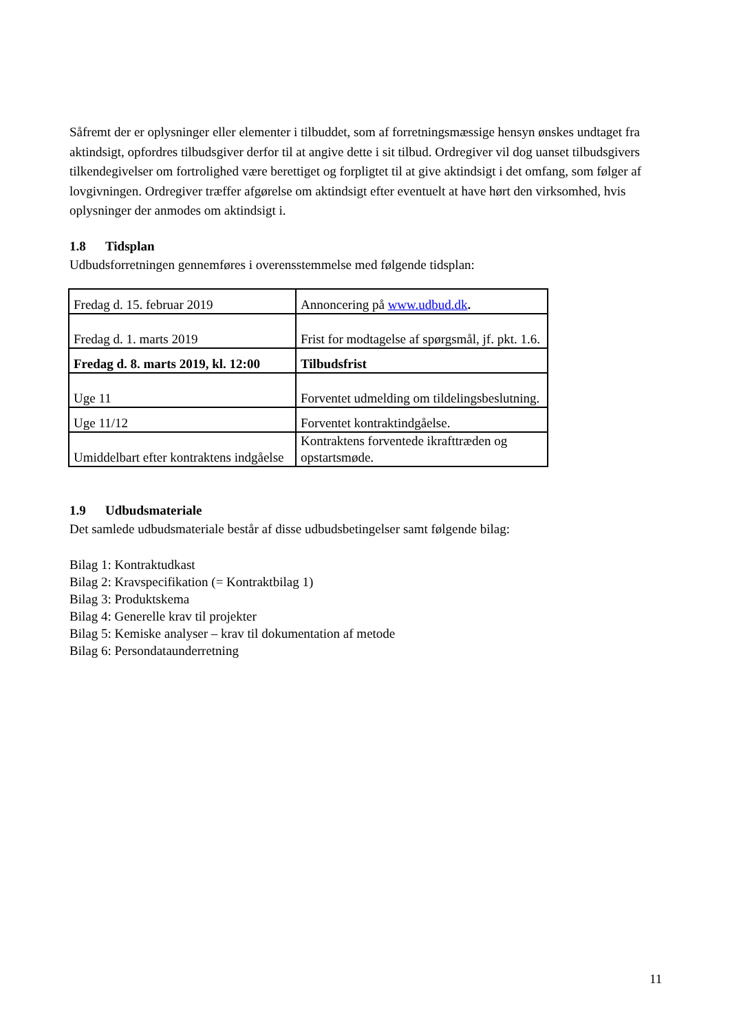Såfremt der er oplysninger eller elementer i tilbuddet, som af forretningsmæssige hensyn ønskes undtaget fra aktindsigt, opfordres tilbudsgiver derfor til at angive dette i sit tilbud. Ordregiver vil dog uanset tilbudsgivers tilkendegivelser om fortrolighed være berettiget og forpligtet til at give aktindsigt i det omfang, som følger af lovgivningen. Ordregiver træffer afgørelse om aktindsigt efter eventuelt at have hørt den virksomhed, hvis oplysninger der anmodes om aktindsigt i.
1.8 Tidsplan
Udbudsforretningen gennemføres i overensstemmelse med følgende tidsplan:
| Fredag d. 15. februar 2019 | Annoncering på www.udbud.dk . |
| Fredag d. 1. marts 2019 | Frist for modtagelse af spørgsmål, jf. pkt. 1.6. |
| Fredag d. 8. marts 2019, kl. 12:00 | Tilbudsfrist |
| Uge 11 | Forventet udmelding om tildelingsbeslutning. |
| Uge 11/12 | Forventet kontraktindgåelse. |
| Umiddelbart efter kontraktens indgåelse | Kontraktens forventede ikrafttræden og opstartsmøde. |
1.9 Udbudsmateriale
Det samlede udbudsmateriale består af disse udbudsbetingelser samt følgende bilag:
Bilag 1: Kontraktudkast
Bilag 2: Kravspecifikation (= Kontraktbilag 1)
Bilag 3: Produktskema
Bilag 4: Generelle krav til projekter
Bilag 5: Kemiske analyser – krav til dokumentation af metode
Bilag 6: Persondataunderretning
11